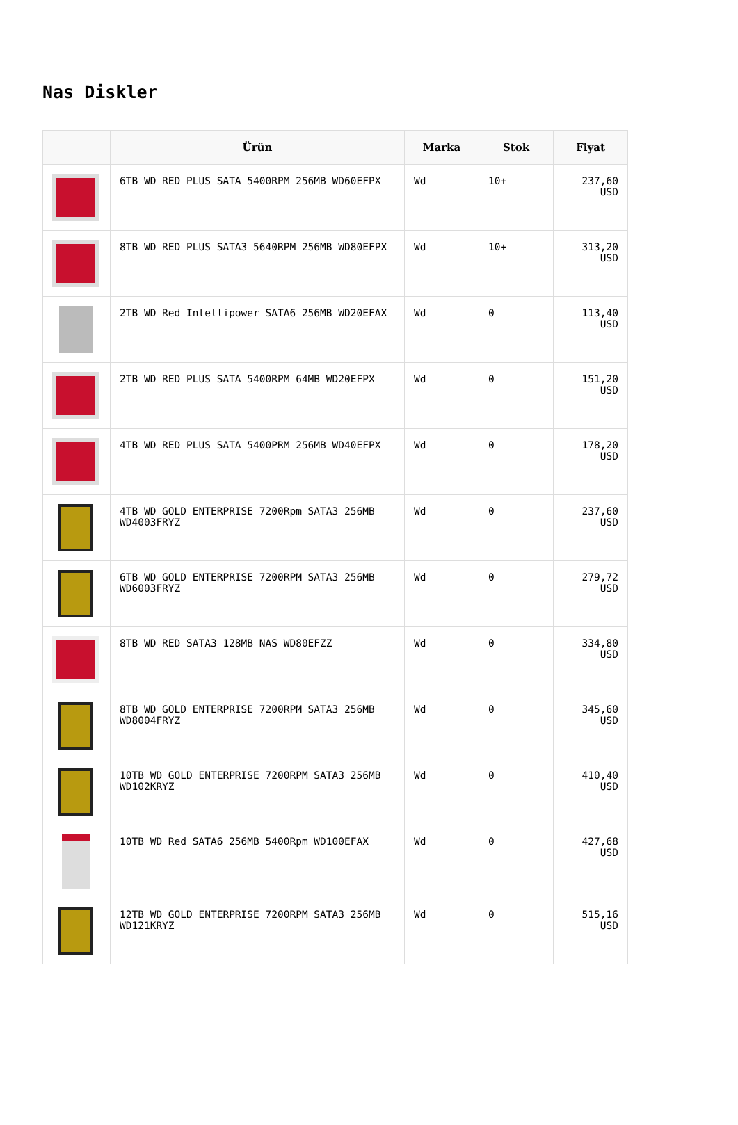Nas Diskler
| | Ürün | Marka | Stok | Fiyat |
| --- | --- | --- | --- | --- |
| | 6TB WD RED PLUS SATA 5400RPM 256MB WD60EFPX | Wd | 10+ | 237,60 USD |
| | 8TB WD RED PLUS SATA3 5640RPM 256MB WD80EFPX | Wd | 10+ | 313,20 USD |
| | 2TB WD Red Intellipower SATA6 256MB WD20EFAX | Wd | 0 | 113,40 USD |
| | 2TB WD RED PLUS SATA 5400RPM 64MB WD20EFPX | Wd | 0 | 151,20 USD |
| | 4TB WD RED PLUS SATA 5400PRM 256MB WD40EFPX | Wd | 0 | 178,20 USD |
| | 4TB WD GOLD ENTERPRISE 7200Rpm SATA3 256MB WD4003FRYZ | Wd | 0 | 237,60 USD |
| | 6TB WD GOLD ENTERPRISE 7200RPM SATA3 256MB WD6003FRYZ | Wd | 0 | 279,72 USD |
| | 8TB WD RED SATA3 128MB NAS WD80EFZZ | Wd | 0 | 334,80 USD |
| | 8TB WD GOLD ENTERPRISE 7200RPM SATA3 256MB WD8004FRYZ | Wd | 0 | 345,60 USD |
| | 10TB WD GOLD ENTERPRISE 7200RPM SATA3 256MB WD102KRYZ | Wd | 0 | 410,40 USD |
| | 10TB WD Red SATA6 256MB 5400Rpm WD100EFAX | Wd | 0 | 427,68 USD |
| | 12TB WD GOLD ENTERPRISE 7200RPM SATA3 256MB WD121KRYZ | Wd | 0 | 515,16 USD |